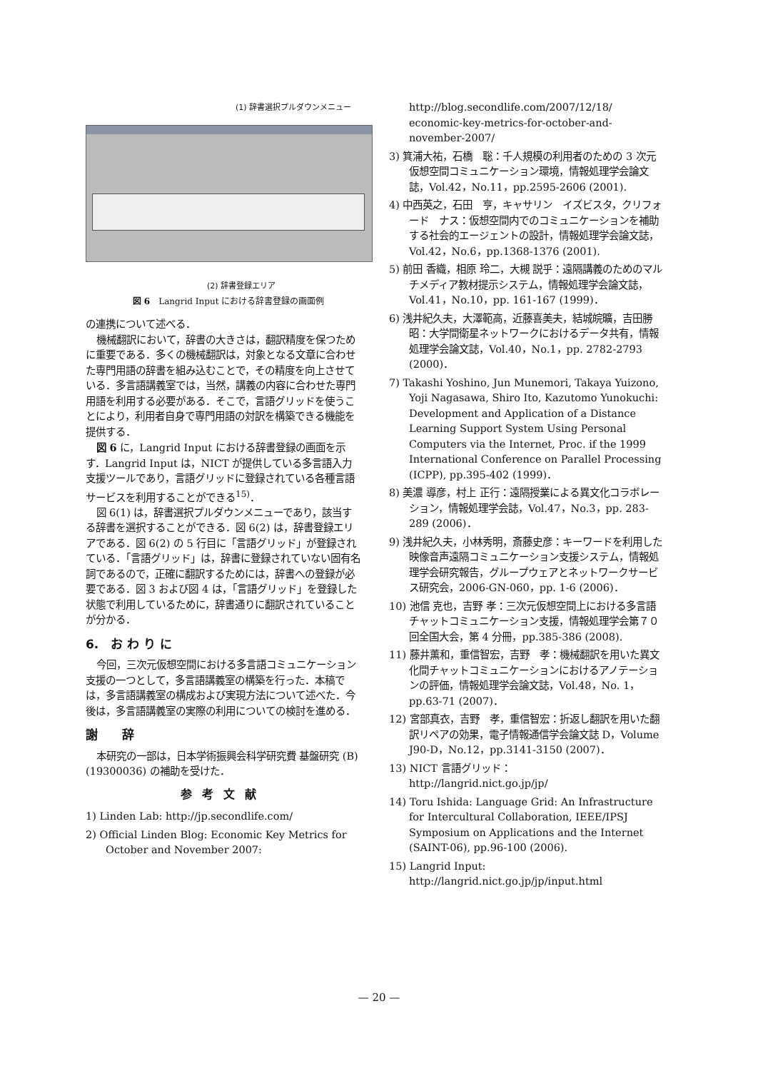(1) 辞書選択プルダウンメニュー
(2) 辞書登録エリア
図 6　Langrid Input における辞書登録の画面例
の連携について述べる．
機械翻訳において，辞書の大きさは，翻訳精度を保つために重要である．多くの機械翻訳は，対象となる文章に合わせた専門用語の辞書を組み込むことで，その精度を向上させている．多言語講義室では，当然，講義の内容に合わせた専門用語を利用する必要がある．そこで，言語グリッドを使うことにより，利用者自身で専門用語の対訳を構築できる機能を提供する．
図 6 に，Langrid Input における辞書登録の画面を示す．Langrid Input は，NICT が提供している多言語入力支援ツールであり，言語グリッドに登録されている各種言語サービスを利用することができる<sup>15)</sup>．
図 6(1) は，辞書選択プルダウンメニューであり，該当する辞書を選択することができる．図 6(2) は，辞書登録エリアである．図 6(2) の 5 行目に「言語グリッド」が登録されている．「言語グリッド」は，辞書に登録されていない固有名詞であるので，正確に翻訳するためには，辞書への登録が必要である．図 3 および図 4 は，「言語グリッド」を登録した状態で利用しているために，辞書通りに翻訳されていることが分かる．
6.　お わ り に
今回，三次元仮想空間における多言語コミュニケーション支援の一つとして，多言語講義室の構築を行った．本稿では，多言語講義室の構成および実現方法について述べた．今後は，多言語講義室の実際の利用についての検討を進める．
謝　　辞
本研究の一部は，日本学術振興会科学研究費 基盤研究 (B)(19300036) の補助を受けた．
参考文献
1) Linden Lab: http://jp.secondlife.com/
2) Official Linden Blog: Economic Key Metrics for October and November 2007:
http://blog.secondlife.com/2007/12/18/ economic-key-metrics-for-october-and-november-2007/
3) 箕浦大祐，石橋　聡：千人規模の利用者のための 3 次元仮想空間コミュニケーション環境，情報処理学会論文誌，Vol.42，No.11，pp.2595-2606 (2001).
4) 中西英之，石田　亨，キャサリン　イズビスタ，クリフォード　ナス：仮想空間内でのコミュニケーションを補助する社会的エージェントの設計，情報処理学会論文誌，Vol.42，No.6，pp.1368-1376 (2001).
5) 前田 香織，相原 玲二，大槻 説乎：遠隔講義のためのマルチメディア教材提示システム，情報処理学会論文誌，Vol.41，No.10，pp. 161-167 (1999)．
6) 浅井紀久夫，大澤範高，近藤喜美夫，結城皖曠，吉田勝昭：大学間衛星ネットワークにおけるデータ共有，情報処理学会論文誌，Vol.40，No.1，pp. 2782-2793 (2000)．
7) Takashi Yoshino, Jun Munemori, Takaya Yuizono, Yoji Nagasawa, Shiro Ito, Kazutomo Yunokuchi: Development and Application of a Distance Learning Support System Using Personal Computers via the Internet, Proc. if the 1999 International Conference on Parallel Processing (ICPP), pp.395-402 (1999)．
8) 美濃 導彦，村上 正行：遠隔授業による異文化コラボレーション，情報処理学会誌，Vol.47，No.3，pp. 283-289 (2006)．
9) 浅井紀久夫，小林秀明，斎藤史彦：キーワードを利用した映像音声遠隔コミュニケーション支援システム，情報処理学会研究報告，グループウェアとネットワークサービス研究会，2006-GN-060，pp. 1-6 (2006)．
10) 池信 克也，吉野 孝：三次元仮想空間上における多言語チャットコミュニケーション支援，情報処理学会第７０回全国大会，第 4 分冊，pp.385-386 (2008).
11) 藤井薫和，重信智宏，吉野　孝：機械翻訳を用いた異文化間チャットコミュニケーションにおけるアノテーションの評価，情報処理学会論文誌，Vol.48，No. 1，pp.63-71 (2007)．
12) 宮部真衣，吉野　孝，重信智宏：折返し翻訳を用いた翻訳リペアの効果，電子情報通信学会論文誌 D，Volume J90-D，No.12，pp.3141-3150 (2007)．
13) NICT 言語グリッド：
http://langrid.nict.go.jp/jp/
14) Toru Ishida: Language Grid: An Infrastructure for Intercultural Collaboration, IEEE/IPSJ Symposium on Applications and the Internet (SAINT-06), pp.96-100 (2006).
15) Langrid Input:
http://langrid.nict.go.jp/jp/input.html
— 20 —